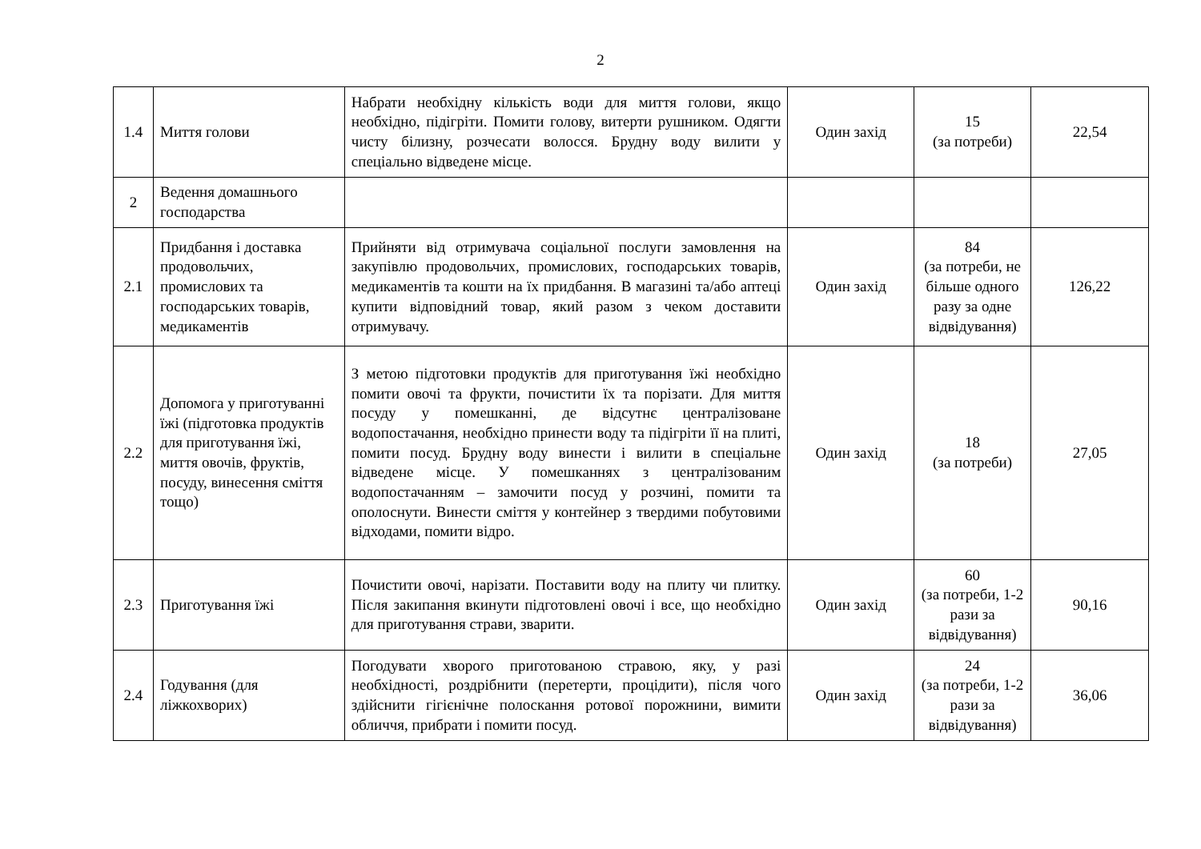2
| 1.4 | Миття голови | Набрати необхідну кількість води для миття голови, якщо необхідно, підігріти. Помити голову, витерти рушником. Одягти чисту білизну, розчесати волосся. Брудну воду вилити у спеціально відведене місце. | Один захід | 15 (за потреби) | 22,54 |
| 2 | Ведення домашнього господарства | | | | |
| 2.1 | Придбання і доставка продовольчих, промислових та господарських товарів, медикаментів | Прийняти від отримувача соціальної послуги замовлення на закупівлю продовольчих, промислових, господарських товарів, медикаментів та кошти на їх придбання. В магазині та/або аптеці купити відповідний товар, який разом з чеком доставити отримувачу. | Один захід | 84 (за потреби, не більше одного разу за одне відвідування) | 126,22 |
| 2.2 | Допомога у приготуванні їжі (підготовка продуктів для приготування їжі, миття овочів, фруктів, посуду, винесення сміття тощо) | З метою підготовки продуктів для приготування їжі необхідно помити овочі та фрукти, почистити їх та порізати. Для миття посуду у помешканні, де відсутнє централізоване водопостачання, необхідно принести воду та підігріти її на плиті, помити посуд. Брудну воду винести і вилити в спеціальне відведене місце. У помешканнях з централізованим водопостачанням – замочити посуд у розчині, помити та ополоснути. Винести сміття у контейнер з твердими побутовими відходами, помити відро. | Один захід | 18 (за потреби) | 27,05 |
| 2.3 | Приготування їжі | Почистити овочі, нарізати. Поставити воду на плиту чи плитку. Після закипання вкинути підготовлені овочі і все, що необхідно для приготування страви, зварити. | Один захід | 60 (за потреби, 1-2 рази за відвідування) | 90,16 |
| 2.4 | Годування (для ліжкохворих) | Погодувати хворого приготованою стравою, яку, у разі необхідності, роздрібнити (перетерти, процідити), після чого здійснити гігієнічне полоскання ротової порожнини, вимити обличчя, прибрати і помити посуд. | Один захід | 24 (за потреби, 1-2 рази за відвідування) | 36,06 |